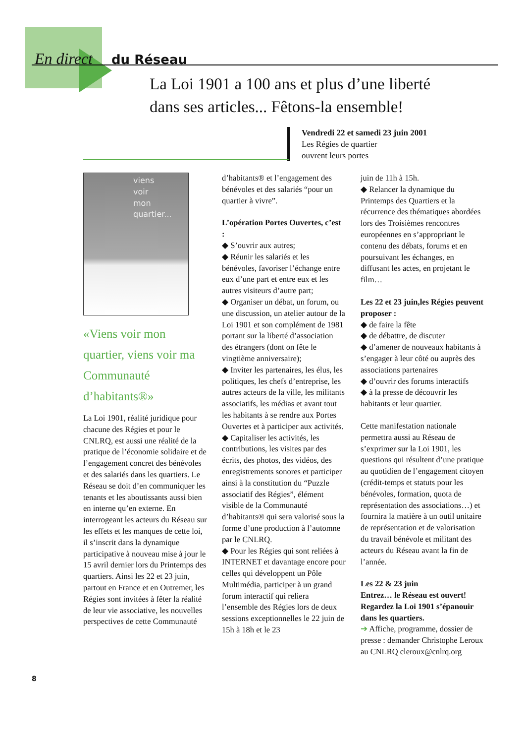En direct du Réseau
La Loi 1901 a 100 ans et plus d’une liberté
dans ses articles... Fêtons-la ensemble!
Vendredi 22 et samedi 23 juin 2001
Les Régies de quartier
ouvrent leurs portes
viens
voir
mon
quartier...
«Viens voir mon quartier, viens voir ma Communauté d’habitants®»
La Loi 1901, réalité juridique pour chacune des Régies et pour le CNLRQ, est aussi une réalité de la pratique de l’économie solidaire et de l’engagement concret des bénévoles et des salariés dans les quartiers. Le Réseau se doit d’en communiquer les tenants et les aboutissants aussi bien en interne qu’en externe. En interrogeant les acteurs du Réseau sur les effets et les manques de cette loi, il s’inscrit dans la dynamique participative à nouveau mise à jour le 15 avril dernier lors du Printemps des quartiers. Ainsi les 22 et 23 juin, partout en France et en Outremer, les Régies sont invitées à fêter la réalité de leur vie associative, les nouvelles perspectives de cette Communauté
d’habitants® et l’engagement des bénévoles et des salariés “pour un quartier à vivre”.
L’opération Portes Ouvertes, c’est :
◆ S’ouvrir aux autres;
◆ Réunir les salariés et les bénévoles, favoriser l’échange entre eux d’une part et entre eux et les autres visiteurs d’autre part;
◆ Organiser un débat, un forum, ou une discussion, un atelier autour de la Loi 1901 et son complément de 1981 portant sur la liberté d’association des étrangers (dont on fête le vingtième anniversaire);
◆ Inviter les partenaires, les élus, les politiques, les chefs d’entreprise, les autres acteurs de la ville, les militants associatifs, les médias et avant tout les habitants à se rendre aux Portes Ouvertes et à participer aux activités.
◆ Capitaliser les activités, les contributions, les visites par des écrits, des photos, des vidéos, des enregistrements sonores et participer ainsi à la constitution du “Puzzle associatif des Régies”, élément visible de la Communauté d’habitants® qui sera valorisé sous la forme d’une production à l’automne par le CNLRQ.
◆ Pour les Régies qui sont reliées à INTERNET et davantage encore pour celles qui développent un Pôle Multimédia, participer à un grand forum interactif qui reliera l’ensemble des Régies lors de deux sessions exceptionnelles le 22 juin de 15h à 18h et le 23
juin de 11h à 15h.
◆ Relancer la dynamique du Printemps des Quartiers et la récurrence des thématiques abordées lors des Troisièmes rencontres européennes en s’appropriant le contenu des débats, forums et en poursuivant les échanges, en diffusant les actes, en projetant le film…
Les 22 et 23 juin,les Régies peuvent proposer :
◆ de faire la fête
◆ de débattre, de discuter
◆ d’amener de nouveaux habitants à s’engager à leur côté ou auprès des associations partenaires
◆ d’ouvrir des forums interactifs
◆ à la presse de découvrir les habitants et leur quartier.
Cette manifestation nationale permettra aussi au Réseau de s’exprimer sur la Loi 1901, les questions qui résultent d’une pratique au quotidien de l’engagement citoyen (crédit-temps et statuts pour les bénévoles, formation, quota de représentation des associations…) et fournira la matière à un outil unitaire de représentation et de valorisation du travail bénévole et militant des acteurs du Réseau avant la fin de l’année.
Les 22 & 23 juin
Entrez… le Réseau est ouvert!
Regardez la Loi 1901 s’épanouir dans les quartiers.
➔ Affiche, programme, dossier de presse : demander Christophe Leroux au CNLRQ cleroux@cnlrq.org
8